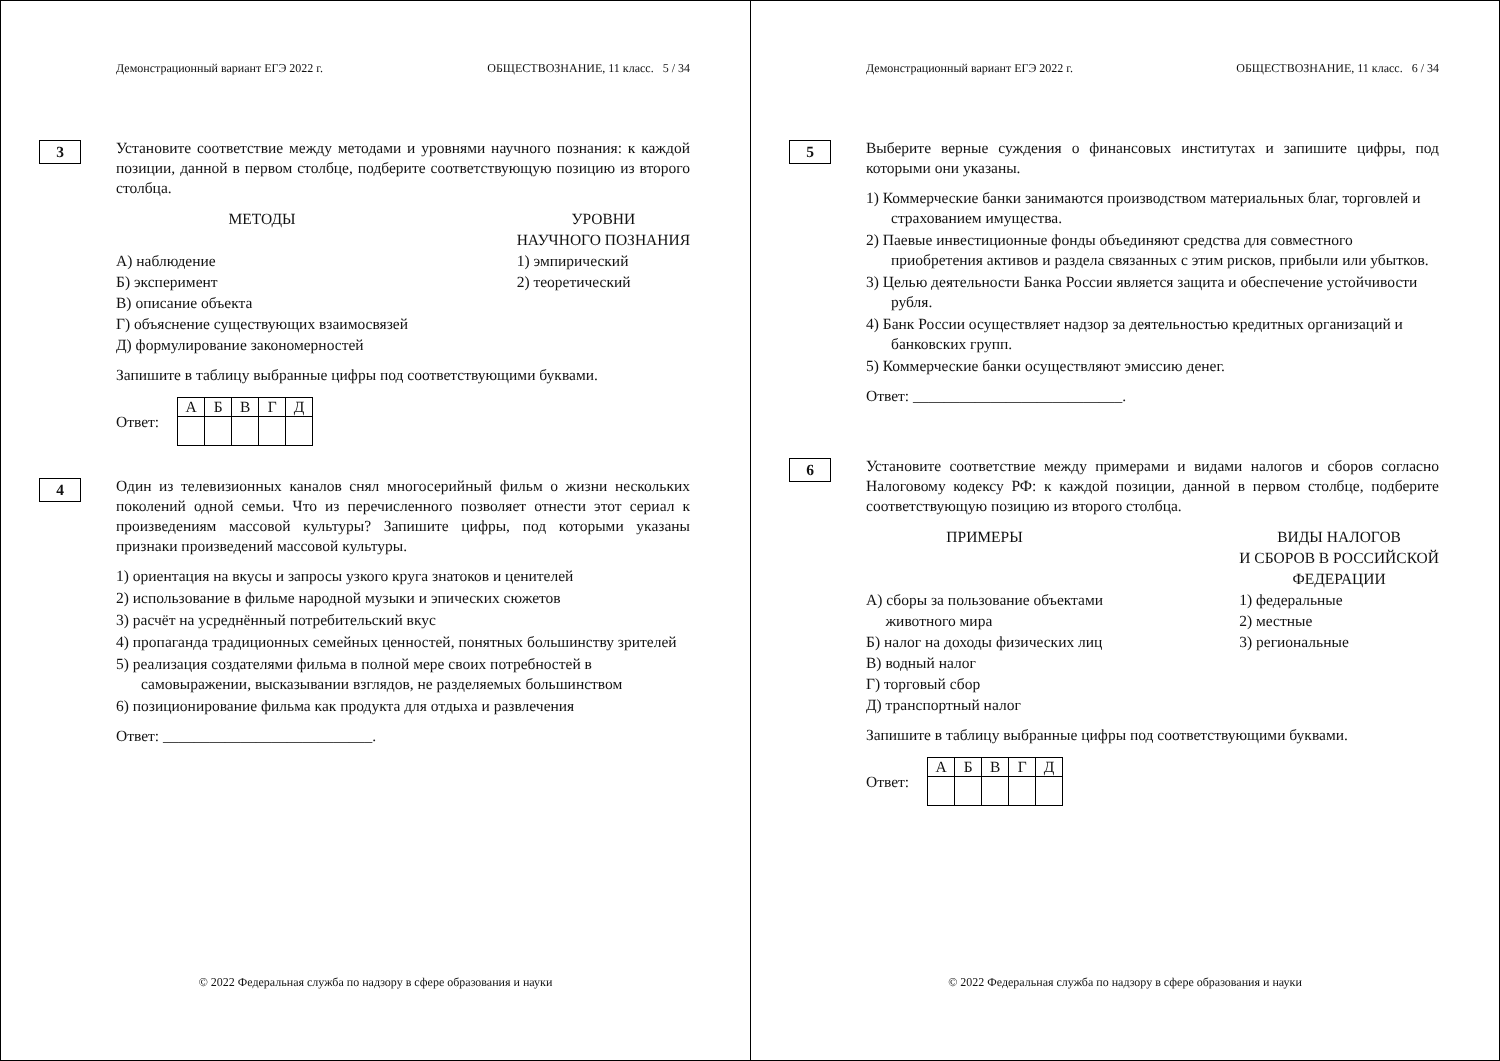Демонстрационный вариант ЕГЭ 2022 г. ОБЩЕСТВОЗНАНИЕ, 11 класс. 5 / 34
3
Установите соответствие между методами и уровнями научного познания: к каждой позиции, данной в первом столбце, подберите соответствующую позицию из второго столбца.
МЕТОДЫ
А) наблюдение
Б) эксперимент
В) описание объекта
Г) объяснение существующих взаимосвязей
Д) формулирование закономерностей
УРОВНИ
НАУЧНОГО ПОЗНАНИЯ
1) эмпирический
2) теоретический
Запишите в таблицу выбранные цифры под соответствующими буквами.
Ответ:
| А | Б | В | Г | Д |
4
Один из телевизионных каналов снял многосерийный фильм о жизни нескольких поколений одной семьи. Что из перечисленного позволяет отнести этот сериал к произведениям массовой культуры? Запишите цифры, под которыми указаны признаки произведений массовой культуры.
1) ориентация на вкусы и запросы узкого круга знатоков и ценителей
2) использование в фильме народной музыки и эпических сюжетов
3) расчёт на усреднённый потребительский вкус
4) пропаганда традиционных семейных ценностей, понятных большинству зрителей
5) реализация создателями фильма в полной мере своих потребностей в самовыражении, высказывании взглядов, не разделяемых большинством
6) позиционирование фильма как продукта для отдыха и развлечения
Ответ: ___________________________.
© 2022 Федеральная служба по надзору в сфере образования и науки
Демонстрационный вариант ЕГЭ 2022 г. ОБЩЕСТВОЗНАНИЕ, 11 класс. 6 / 34
5
Выберите верные суждения о финансовых институтах и запишите цифры, под которыми они указаны.
1) Коммерческие банки занимаются производством материальных благ, торговлей и страхованием имущества.
2) Паевые инвестиционные фонды объединяют средства для совместного приобретения активов и раздела связанных с этим рисков, прибыли или убытков.
3) Целью деятельности Банка России является защита и обеспечение устойчивости рубля.
4) Банк России осуществляет надзор за деятельностью кредитных организаций и банковских групп.
5) Коммерческие банки осуществляют эмиссию денег.
Ответ: ___________________________.
6
Установите соответствие между примерами и видами налогов и сборов согласно Налоговому кодексу РФ: к каждой позиции, данной в первом столбце, подберите соответствующую позицию из второго столбца.
ПРИМЕРЫ
А) сборы за пользование объектами
животного мира
Б) налог на доходы физических лиц
В) водный налог
Г) торговый сбор
Д) транспортный налог
ВИДЫ НАЛОГОВ
И СБОРОВ В РОССИЙСКОЙ
ФЕДЕРАЦИИ
1) федеральные
2) местные
3) региональные
Запишите в таблицу выбранные цифры под соответствующими буквами.
Ответ:
| А | Б | В | Г | Д |
© 2022 Федеральная служба по надзору в сфере образования и науки